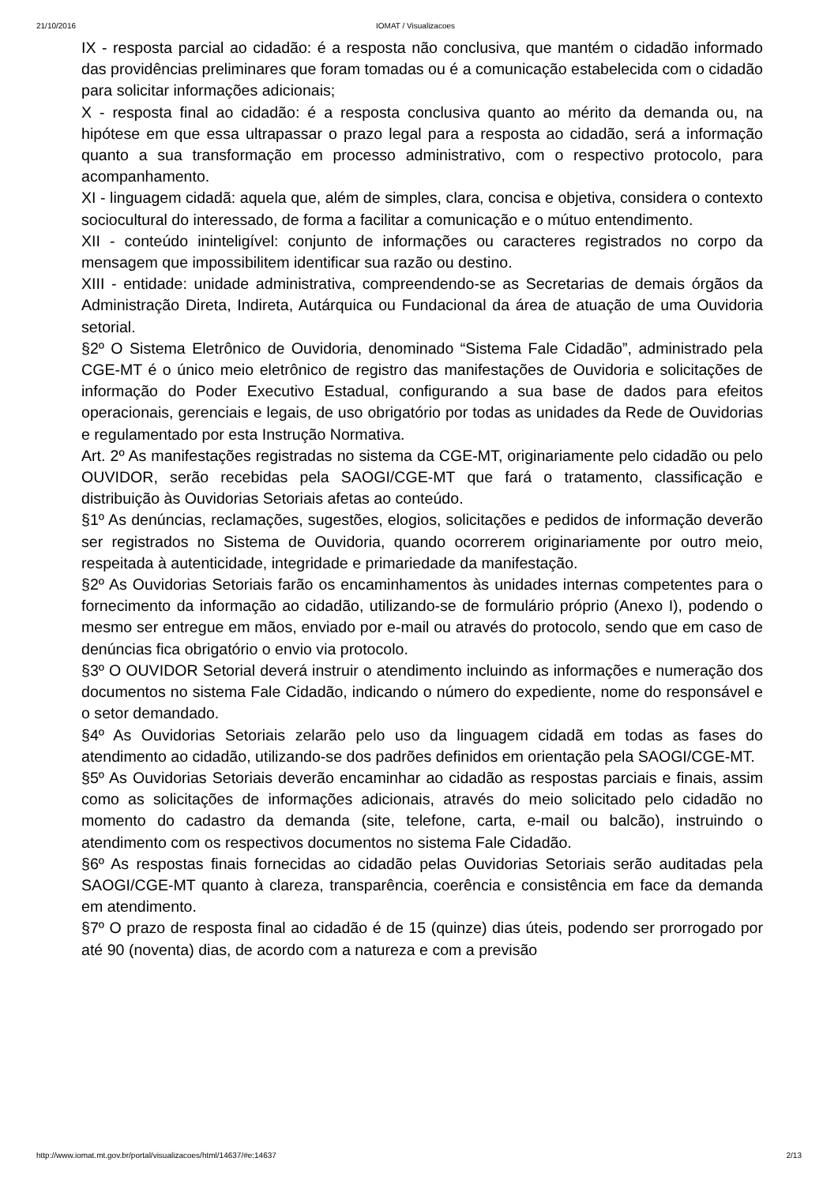21/10/2016 IOMAT / Visualizacoes
IX - resposta parcial ao cidadão: é a resposta não conclusiva, que mantém o cidadão informado das providências preliminares que foram tomadas ou é a comunicação estabelecida com o cidadão para solicitar informações adicionais;
X - resposta final ao cidadão: é a resposta conclusiva quanto ao mérito da demanda ou, na hipótese em que essa ultrapassar o prazo legal para a resposta ao cidadão, será a informação quanto a sua transformação em processo administrativo, com o respectivo protocolo, para acompanhamento.
XI - linguagem cidadã: aquela que, além de simples, clara, concisa e objetiva, considera o contexto sociocultural do interessado, de forma a facilitar a comunicação e o mútuo entendimento.
XII - conteúdo ininteligível: conjunto de informações ou caracteres registrados no corpo da mensagem que impossibilitem identificar sua razão ou destino.
XIII - entidade: unidade administrativa, compreendendo-se as Secretarias de demais órgãos da Administração Direta, Indireta, Autárquica ou Fundacional da área de atuação de uma Ouvidoria setorial.
§2º O Sistema Eletrônico de Ouvidoria, denominado “Sistema Fale Cidadão”, administrado pela CGE-MT é o único meio eletrônico de registro das manifestações de Ouvidoria e solicitações de informação do Poder Executivo Estadual, configurando a sua base de dados para efeitos operacionais, gerenciais e legais, de uso obrigatório por todas as unidades da Rede de Ouvidorias e regulamentado por esta Instrução Normativa.
Art. 2º As manifestações registradas no sistema da CGE-MT, originariamente pelo cidadão ou pelo OUVIDOR, serão recebidas pela SAOGI/CGE-MT que fará o tratamento, classificação e distribuição às Ouvidorias Setoriais afetas ao conteúdo.
§1º As denúncias, reclamações, sugestões, elogios, solicitações e pedidos de informação deverão ser registrados no Sistema de Ouvidoria, quando ocorrerem originariamente por outro meio, respeitada à autenticidade, integridade e primariedade da manifestação.
§2º As Ouvidorias Setoriais farão os encaminhamentos às unidades internas competentes para o fornecimento da informação ao cidadão, utilizando-se de formulário próprio (Anexo I), podendo o mesmo ser entregue em mãos, enviado por e-mail ou através do protocolo, sendo que em caso de denúncias fica obrigatório o envio via protocolo.
§3º O OUVIDOR Setorial deverá instruir o atendimento incluindo as informações e numeração dos documentos no sistema Fale Cidadão, indicando o número do expediente, nome do responsável e o setor demandado.
§4º As Ouvidorias Setoriais zelarão pelo uso da linguagem cidadã em todas as fases do atendimento ao cidadão, utilizando-se dos padrões definidos em orientação pela SAOGI/CGE-MT.
§5º As Ouvidorias Setoriais deverão encaminhar ao cidadão as respostas parciais e finais, assim como as solicitações de informações adicionais, através do meio solicitado pelo cidadão no momento do cadastro da demanda (site, telefone, carta, e-mail ou balcão), instruindo o atendimento com os respectivos documentos no sistema Fale Cidadão.
§6º As respostas finais fornecidas ao cidadão pelas Ouvidorias Setoriais serão auditadas pela SAOGI/CGE-MT quanto à clareza, transparência, coerência e consistência em face da demanda em atendimento.
§7º O prazo de resposta final ao cidadão é de 15 (quinze) dias úteis, podendo ser prorrogado por até 90 (noventa) dias, de acordo com a natureza e com a previsão
http://www.iomat.mt.gov.br/portal/visualizacoes/html/14637/#e:14637 2/13